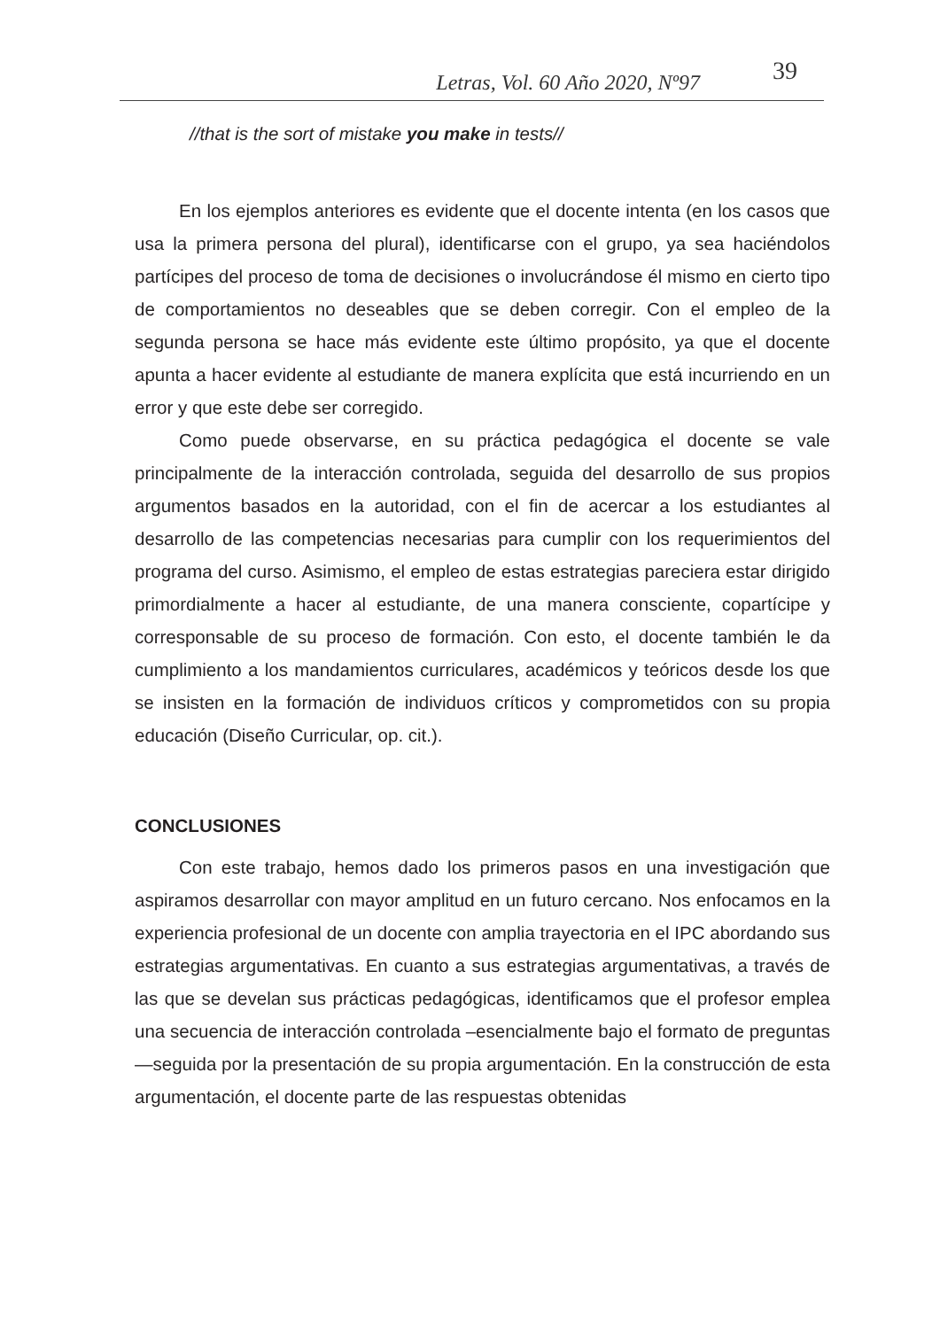Letras, Vol. 60 Año 2020, Nº97
39
//that is the sort of mistake you make in tests//
En los ejemplos anteriores es evidente que el docente intenta (en los casos que usa la primera persona del plural), identificarse con el grupo, ya sea haciéndolos partícipes del proceso de toma de decisiones o involucrándose él mismo en cierto tipo de comportamientos no deseables que se deben corregir. Con el empleo de la segunda persona se hace más evidente este último propósito, ya que el docente apunta a hacer evidente al estudiante de manera explícita que está incurriendo en un error y que este debe ser corregido.
Como puede observarse, en su práctica pedagógica el docente se vale principalmente de la interacción controlada, seguida del desarrollo de sus propios argumentos basados en la autoridad, con el fin de acercar a los estudiantes al desarrollo de las competencias necesarias para cumplir con los requerimientos del programa del curso. Asimismo, el empleo de estas estrategias pareciera estar dirigido primordialmente a hacer al estudiante, de una manera consciente, copartícipe y corresponsable de su proceso de formación. Con esto, el docente también le da cumplimiento a los mandamientos curriculares, académicos y teóricos desde los que se insisten en la formación de individuos críticos y comprometidos con su propia educación (Diseño Curricular, op. cit.).
CONCLUSIONES
Con este trabajo, hemos dado los primeros pasos en una investigación que aspiramos desarrollar con mayor amplitud en un futuro cercano. Nos enfocamos en la experiencia profesional de un docente con amplia trayectoria en el IPC abordando sus estrategias argumentativas. En cuanto a sus estrategias argumentativas, a través de las que se develan sus prácticas pedagógicas, identificamos que el profesor emplea una secuencia de interacción controlada –esencialmente bajo el formato de preguntas—seguida por la presentación de su propia argumentación. En la construcción de esta argumentación, el docente parte de las respuestas obtenidas